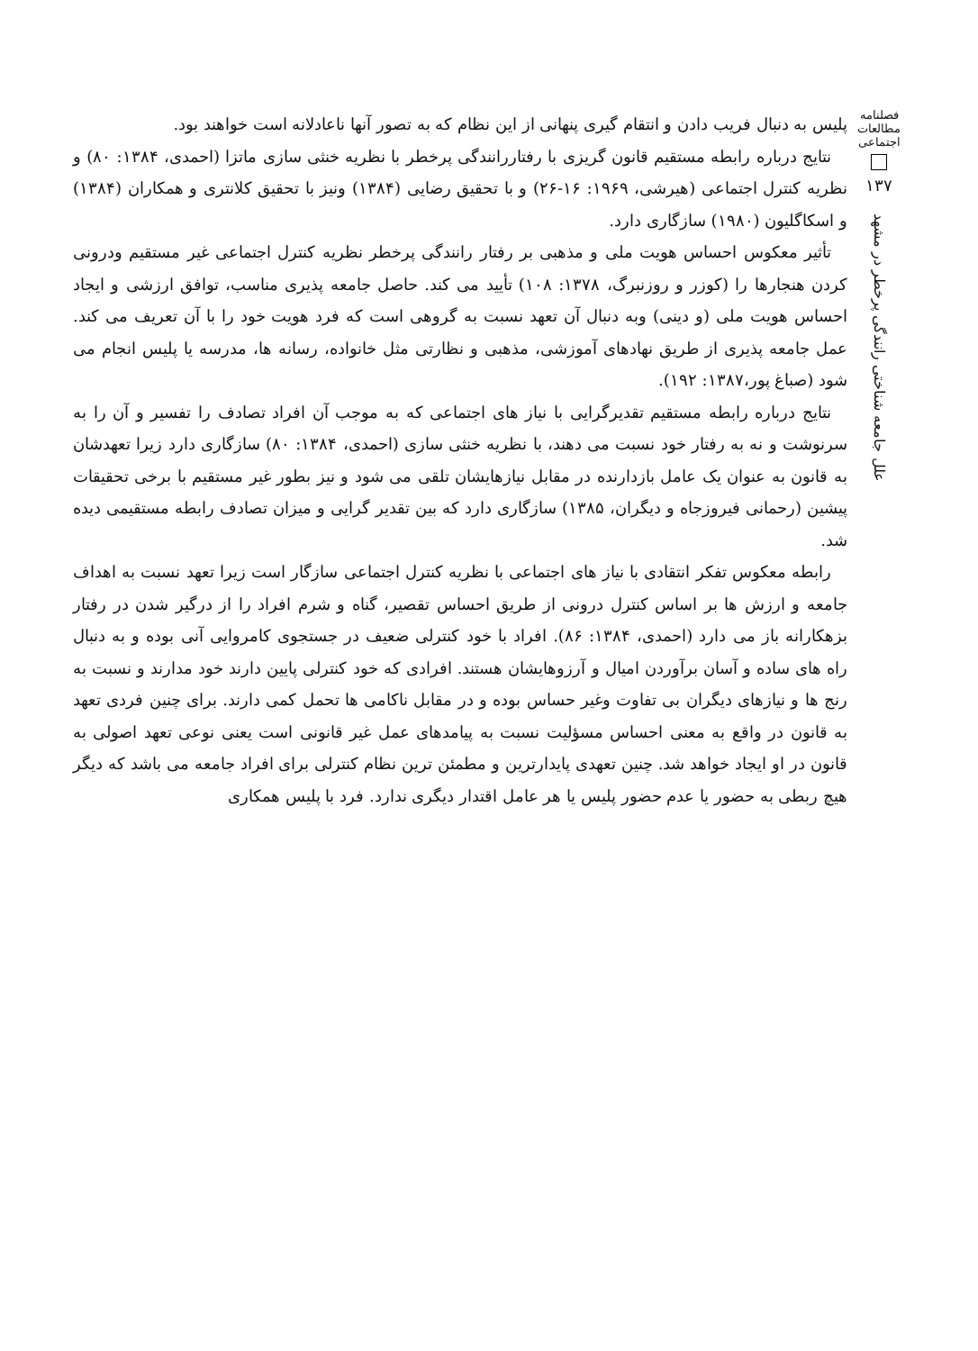فصلنامه مطالعات اجتماعی
۱۳۷
علل جامعه شناختی رانندگی پرخطر در مشهد
پلیس به دنبال فریب دادن و انتقام گیری پنهانی از این نظام که به تصور آنها ناعادلانه است خواهند بود.
نتایج درباره رابطه مستقیم قانون گریزی با رفتاررانندگی پرخطر با نظریه خنثی سازی ماتزا (احمدی، ۱۳۸۴: ۸۰) و نظریه کنترل اجتماعی (هیرشی، ۱۹۶۹: ۱۶-۲۶) و با تحقیق رضایی (۱۳۸۴) ونیز با تحقیق کلانتری و همکاران (۱۳۸۴) و اسکاگلیون (۱۹۸۰) سازگاری دارد.
تأثیر معکوس احساس هویت ملی و مذهبی بر رفتار رانندگی پرخطر نظریه کنترل اجتماعی غیر مستقیم ودرونی کردن هنجارها را (کوزر و روزنبرگ، ۱۳۷۸: ۱۰۸) تأیید می کند. حاصل جامعه پذیری مناسب، توافق ارزشی و ایجاد احساس هویت ملی (و دینی) وبه دنبال آن تعهد نسبت به گروهی است که فرد هویت خود را با آن تعریف می کند. عمل جامعه پذیری از طریق نهادهای آموزشی، مذهبی و نظارتی مثل خانواده، رسانه ها، مدرسه یا پلیس انجام می شود (صباغ پور،۱۳۸۷: ۱۹۲).
نتایج درباره رابطه مستقیم تقدیرگرایی با نیاز های اجتماعی که به موجب آن افراد تصادف را تفسیر و آن را به سرنوشت و نه به رفتار خود نسبت می دهند، با نظریه خنثی سازی (احمدی، ۱۳۸۴: ۸۰) سازگاری دارد زیرا تعهدشان به قانون به عنوان یک عامل بازدارنده در مقابل نیازهایشان تلقی می شود و نیز بطور غیر مستقیم با برخی تحقیقات پیشین (رحمانی فیروزجاه و دیگران، ۱۳۸۵) سازگاری دارد که بین تقدیر گرایی و میزان تصادف رابطه مستقیمی دیده شد.
رابطه معکوس تفکر انتقادی با نیاز های اجتماعی با نظریه کنترل اجتماعی سازگار است زیرا تعهد نسبت به اهداف جامعه و ارزش ها بر اساس کنترل درونی از طریق احساس تقصیر، گناه و شرم افراد را از درگیر شدن در رفتار بزهکارانه باز می دارد (احمدی، ۱۳۸۴: ۸۶). افراد با خود کنترلی ضعیف در جستجوی کامروایی آنی بوده و به دنبال راه های ساده و آسان برآوردن امیال و آرزوهایشان هستند. افرادی که خود کنترلی پایین دارند خود مدارند و نسبت به رنج ها و نیازهای دیگران بی تفاوت وغیر حساس بوده و در مقابل ناکامی ها تحمل کمی دارند. برای چنین فردی تعهد به قانون در واقع به معنی احساس مسؤلیت نسبت به پیامدهای عمل غیر قانونی است یعنی نوعی تعهد اصولی به قانون در او ایجاد خواهد شد. چنین تعهدی پایدارترین و مطمئن ترین نظام کنترلی برای افراد جامعه می باشد که دیگر هیچ ربطی به حضور یا عدم حضور پلیس یا هر عامل اقتدار دیگری ندارد. فرد با پلیس همکاری